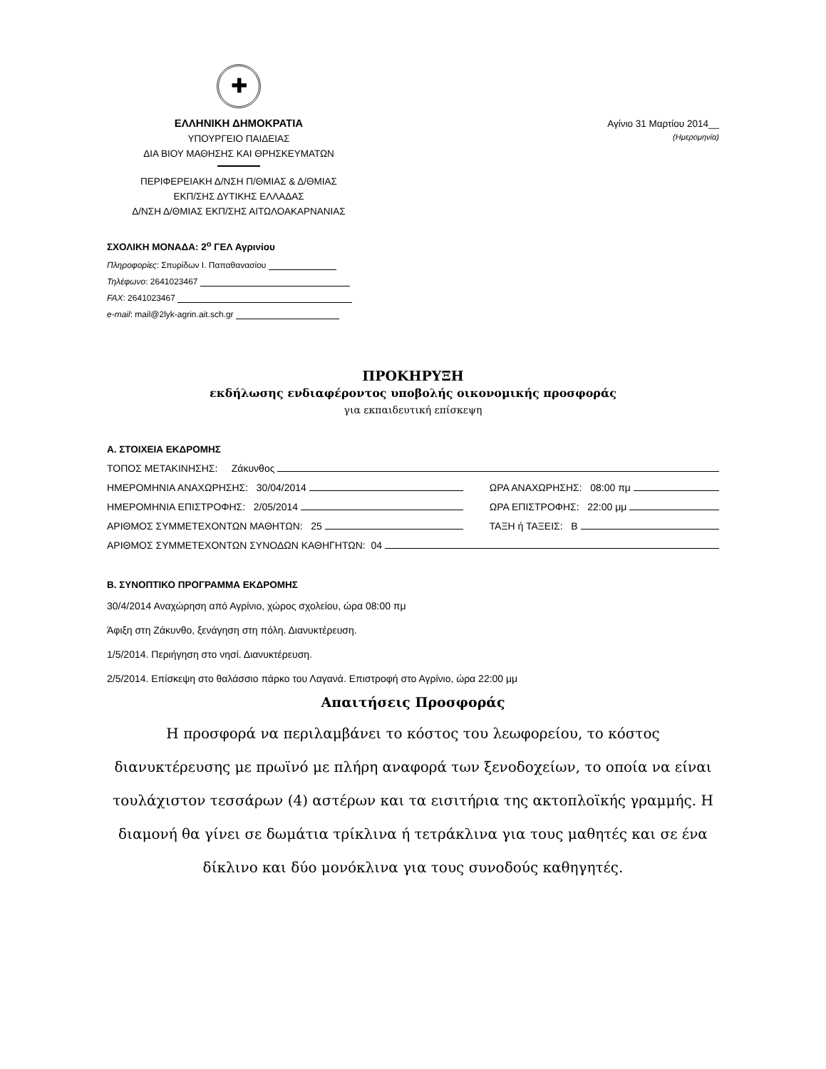✚
ΕΛΛΗΝΙΚΗ ΔΗΜΟΚΡΑΤΙΑ
ΥΠΟΥΡΓΕΙΟ ΠΑΙΔΕΙΑΣ
ΔΙΑ ΒΙΟΥ ΜΑΘΗΣΗΣ ΚΑΙ ΘΡΗΣΚΕΥΜΑΤΩΝ
ΠΕΡΙΦΕΡΕΙΑΚΗ Δ/ΝΣΗ Π/ΘΜΙΑΣ & Δ/ΘΜΙΑΣ
ΕΚΠ/ΣΗΣ ΔΥΤΙΚΗΣ ΕΛΛΑΔΑΣ
Δ/ΝΣΗ Δ/ΘΜΙΑΣ ΕΚΠ/ΣΗΣ ΑΙΤΩΛΟΑΚΑΡΝΑΝΙΑΣ
ΣΧΟΛΙΚΗ ΜΟΝΑΔΑ: 2<sup>ο</sup> ΓΕΛ Αγρινίου
Πληροφορίες: Σπυρίδων Ι. Παπαθανασίου
Τηλέφωνο: 2641023467
FAX: 2641023467
e-mail: mail@2lyk-agrin.ait.sch.gr
Αγίνιο 31 Μαρτίου 2014__
(Ημερομηνία)
ΠΡΟΚΗΡΥΞΗ
εκδήλωσης ενδιαφέροντος υποβολής οικονομικής προσφοράς
για εκπαιδευτική επίσκεψη
Α. ΣΤΟΙΧΕΙΑ ΕΚΔΡΟΜΗΣ
ΤΟΠΟΣ ΜΕΤΑΚΙΝΗΣΗΣ: Ζάκυνθος
ΗΜΕΡΟΜΗΝΙΑ ΑΝΑΧΩΡΗΣΗΣ: 30/04/2014 ΩΡΑ ΑΝΑΧΩΡΗΣΗΣ: 08:00 πμ
ΗΜΕΡΟΜΗΝΙΑ ΕΠΙΣΤΡΟΦΗΣ: 2/05/2014 ΩΡΑ ΕΠΙΣΤΡΟΦΗΣ: 22:00 μμ
ΑΡΙΘΜΟΣ ΣΥΜΜΕΤΕΧΟΝΤΩΝ ΜΑΘΗΤΩΝ: 25 ΤΑΞΗ ή ΤΑΞΕΙΣ: Β
ΑΡΙΘΜΟΣ ΣΥΜΜΕΤΕΧΟΝΤΩΝ ΣΥΝΟΔΩΝ ΚΑΘΗΓΗΤΩΝ: 04
Β. ΣΥΝΟΠΤΙΚΟ ΠΡΟΓΡΑΜΜΑ ΕΚΔΡΟΜΗΣ
30/4/2014 Αναχώρηση από Αγρίνιο, χώρος σχολείου, ώρα 08:00 πμ
Άφιξη στη Ζάκυνθο, ξενάγηση στη πόλη. Διανυκτέρευση.
1/5/2014. Περιήγηση στο νησί. Διανυκτέρευση.
2/5/2014. Επίσκεψη στο θαλάσσιο πάρκο του Λαγανά. Επιστροφή στο Αγρίνιο, ώρα 22:00 μμ
Απαιτήσεις Προσφοράς
Η προσφορά να περιλαμβάνει το κόστος του λεωφορείου, το κόστος διανυκτέρευσης με πρωϊνό με πλήρη αναφορά των ξενοδοχείων, το οποία να είναι τουλάχιστον τεσσάρων (4) αστέρων και τα εισιτήρια της ακτοπλοϊκής γραμμής. Η διαμονή θα γίνει σε δωμάτια τρίκλινα ή τετράκλινα για τους μαθητές και σε ένα δίκλινο και δύο μονόκλινα για τους συνοδούς καθηγητές.